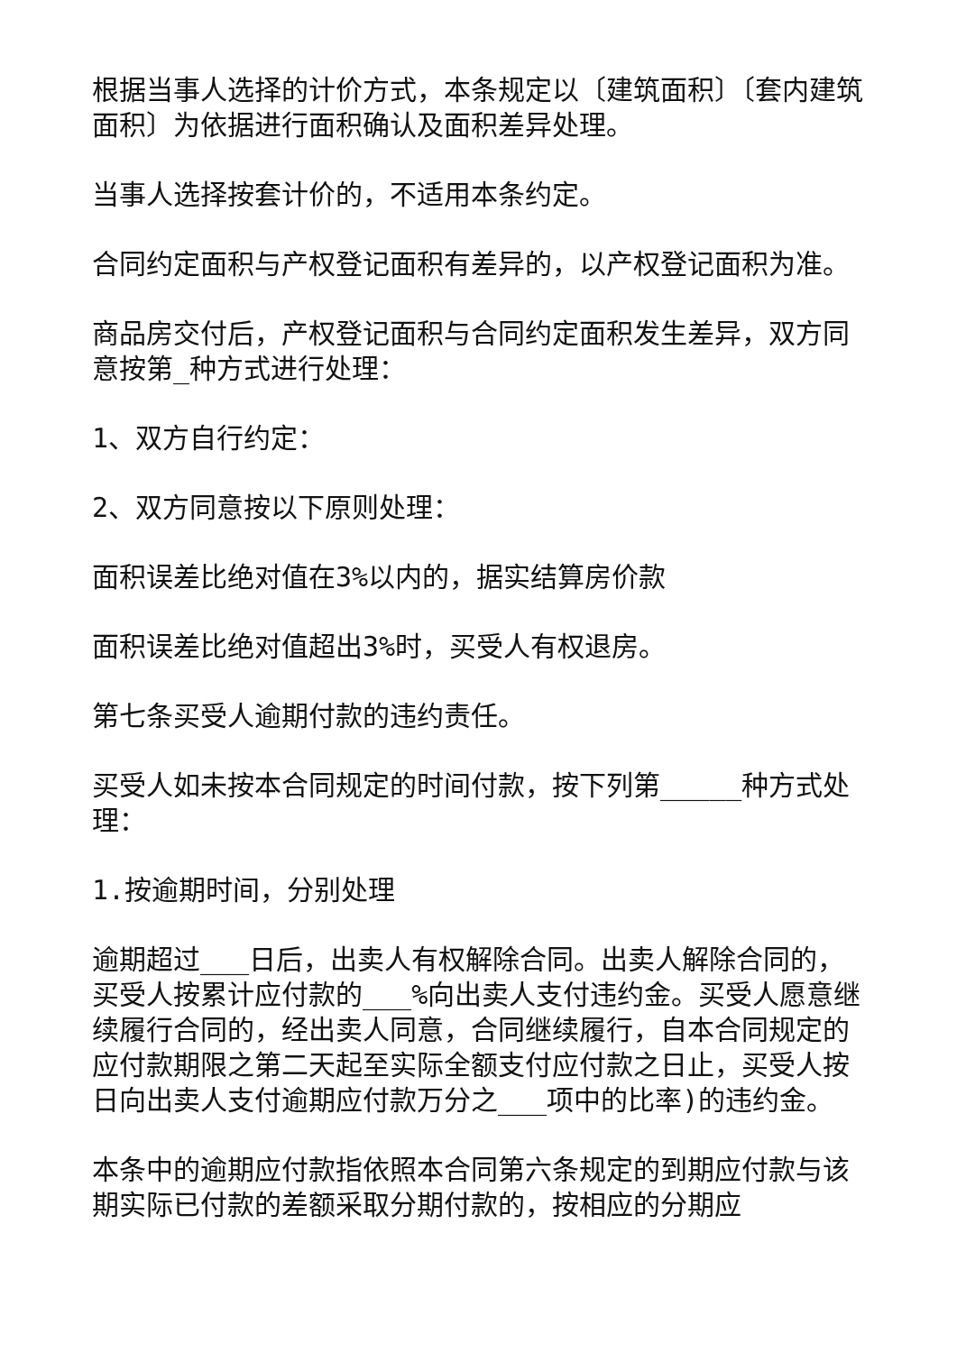根据当事人选择的计价方式，本条规定以〔建筑面积〕〔套内建筑面积〕为依据进行面积确认及面积差异处理。
当事人选择按套计价的，不适用本条约定。
合同约定面积与产权登记面积有差异的，以产权登记面积为准。
商品房交付后，产权登记面积与合同约定面积发生差异，双方同意按第_种方式进行处理：
1、双方自行约定：
2、双方同意按以下原则处理：
面积误差比绝对值在3%以内的，据实结算房价款
面积误差比绝对值超出3%时，买受人有权退房。
第七条买受人逾期付款的违约责任。
买受人如未按本合同规定的时间付款，按下列第_____种方式处理：
1.按逾期时间，分别处理
逾期超过___日后，出卖人有权解除合同。出卖人解除合同的，买受人按累计应付款的___%向出卖人支付违约金。买受人愿意继续履行合同的，经出卖人同意，合同继续履行，自本合同规定的应付款期限之第二天起至实际全额支付应付款之日止，买受人按日向出卖人支付逾期应付款万分之___项中的比率)的违约金。
本条中的逾期应付款指依照本合同第六条规定的到期应付款与该期实际已付款的差额采取分期付款的，按相应的分期应